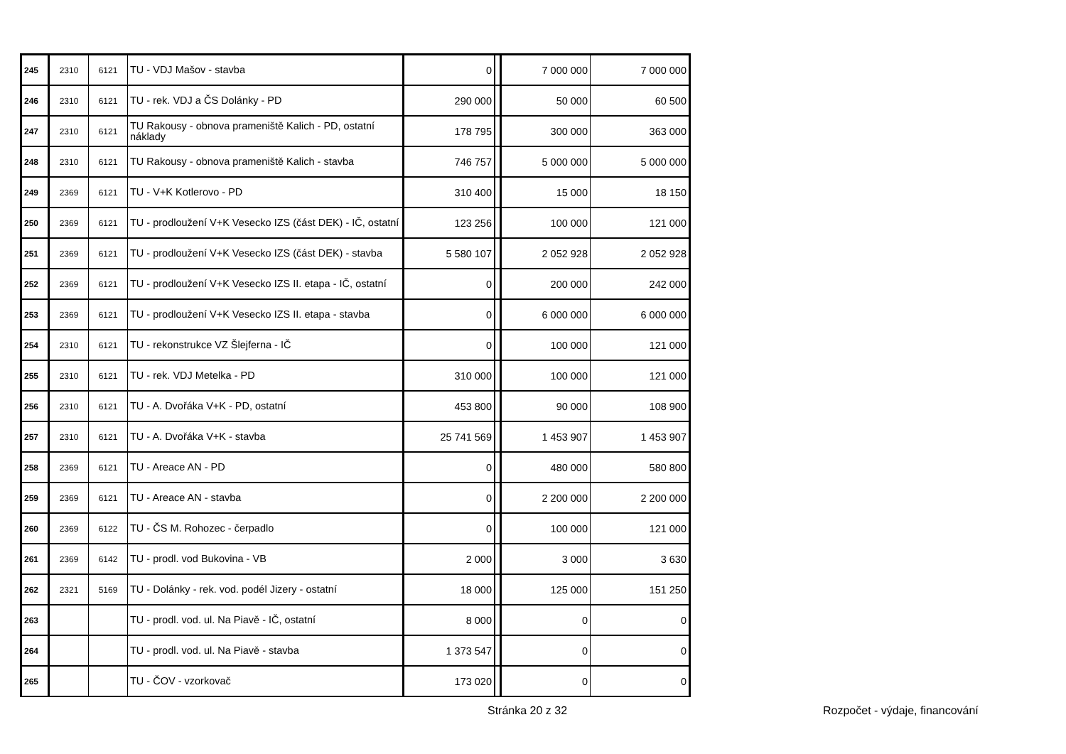| 245 | 2310 | 6121 | TU - VDJ Mašov - stavba | 0 | | 7 000 000 | 7 000 000 |
| 246 | 2310 | 6121 | TU - rek. VDJ a ČS Dolánky - PD | 290 000 | | 50 000 | 60 500 |
| 247 | 2310 | 6121 | TU Rakousy - obnova prameniště Kalich - PD, ostatní náklady | 178 795 | | 300 000 | 363 000 |
| 248 | 2310 | 6121 | TU Rakousy - obnova prameniště Kalich - stavba | 746 757 | | 5 000 000 | 5 000 000 |
| 249 | 2369 | 6121 | TU - V+K Kotlerovo - PD | 310 400 | | 15 000 | 18 150 |
| 250 | 2369 | 6121 | TU - prodloužení V+K Vesecko IZS (část DEK) - IČ, ostatní | 123 256 | | 100 000 | 121 000 |
| 251 | 2369 | 6121 | TU - prodloužení V+K Vesecko IZS (část DEK) - stavba | 5 580 107 | | 2 052 928 | 2 052 928 |
| 252 | 2369 | 6121 | TU - prodloužení V+K Vesecko IZS II. etapa - IČ, ostatní | 0 | | 200 000 | 242 000 |
| 253 | 2369 | 6121 | TU - prodloužení V+K Vesecko IZS II. etapa - stavba | 0 | | 6 000 000 | 6 000 000 |
| 254 | 2310 | 6121 | TU - rekonstrukce VZ Šlejferna - IČ | 0 | | 100 000 | 121 000 |
| 255 | 2310 | 6121 | TU - rek. VDJ Metelka - PD | 310 000 | | 100 000 | 121 000 |
| 256 | 2310 | 6121 | TU - A. Dvořáka V+K - PD, ostatní | 453 800 | | 90 000 | 108 900 |
| 257 | 2310 | 6121 | TU - A. Dvořáka V+K - stavba | 25 741 569 | | 1 453 907 | 1 453 907 |
| 258 | 2369 | 6121 | TU - Areace AN - PD | 0 | | 480 000 | 580 800 |
| 259 | 2369 | 6121 | TU - Areace AN - stavba | 0 | | 2 200 000 | 2 200 000 |
| 260 | 2369 | 6122 | TU - ČS M. Rohozec - čerpadlo | 0 | | 100 000 | 121 000 |
| 261 | 2369 | 6142 | TU - prodl. vod Bukovina - VB | 2 000 | | 3 000 | 3 630 |
| 262 | 2321 | 5169 | TU - Dolánky - rek. vod. podél Jizery - ostatní | 18 000 | | 125 000 | 151 250 |
| 263 | | | TU - prodl. vod. ul. Na Piavě - IČ, ostatní | 8 000 | | 0 | 0 |
| 264 | | | TU - prodl. vod. ul. Na Piavě - stavba | 1 373 547 | | 0 | 0 |
| 265 | | | TU - ČOV - vzorkovač | 173 020 | | 0 | 0 |
Stránka 20 z 32 Rozpočet - výdaje, financování